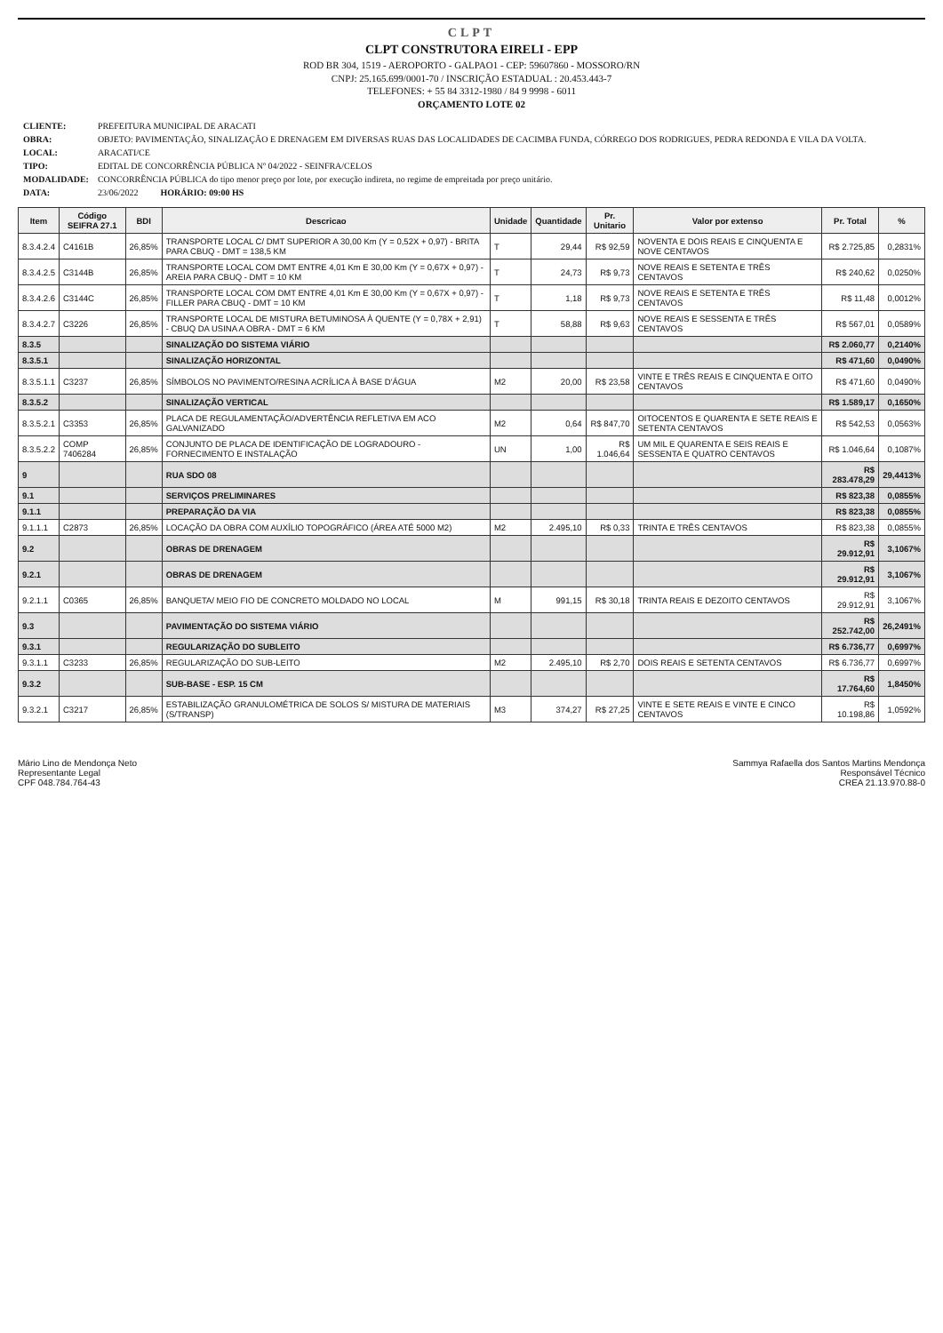CLPT
CLPT CONSTRUTORA EIRELI - EPP
ROD BR 304, 1519 - AEROPORTO - GALPAO1 - CEP: 59607860 - MOSSORO/RN
CNPJ: 25.165.699/0001-70 / INSCRIÇÃO ESTADUAL : 20.453.443-7
TELEFONES: + 55 84 3312-1980 / 84 9 9998 - 6011
ORÇAMENTO LOTE 02
| CLIENTE: | PREFEITURA MUNICIPAL DE ARACATI |
| OBRA: | OBJETO: PAVIMENTAÇÃO, SINALIZAÇÃO E DRENAGEM EM DIVERSAS RUAS DAS LOCALIDADES DE CACIMBA FUNDA, CÓRREGO DOS RODRIGUES, PEDRA REDONDA E VILA DA VOLTA. |
| LOCAL: | ARACATI/CE |
| TIPO: | EDITAL DE CONCORRÊNCIA PÚBLICA Nº 04/2022 - SEINFRA/CELOS |
| MODALIDADE: | CONCORRÊNCIA PÚBLICA do tipo menor preço por lote, por execução indireta, no regime de empreitada por preço unitário. |
| DATA: | 23/06/2022 HORÁRIO: 09:00 HS |
| Item | Código SEIFRA 27.1 | BDI | Descricao | Unidade | Quantidade | Pr. Unitario | Valor por extenso | Pr. Total | % |
| --- | --- | --- | --- | --- | --- | --- | --- | --- | --- |
| 8.3.4.2.4 | C4161B | 26,85% | TRANSPORTE LOCAL C/ DMT SUPERIOR A 30,00 Km (Y = 0,52X + 0,97) - BRITA PARA CBUQ - DMT = 138,5 KM | T | 29,44 | R$ 92,59 | NOVENTA E DOIS REAIS E CINQUENTA E NOVE CENTAVOS | R$ 2.725,85 | 0,2831% |
| 8.3.4.2.5 | C3144B | 26,85% | TRANSPORTE LOCAL COM DMT ENTRE 4,01 Km E 30,00 Km (Y = 0,67X + 0,97) - AREIA PARA CBUQ - DMT = 10 KM | T | 24,73 | R$ 9,73 | NOVE REAIS E SETENTA E TRÊS CENTAVOS | R$ 240,62 | 0,0250% |
| 8.3.4.2.6 | C3144C | 26,85% | TRANSPORTE LOCAL COM DMT ENTRE 4,01 Km E 30,00 Km (Y = 0,67X + 0,97) - FILLER PARA CBUQ - DMT = 10 KM | T | 1,18 | R$ 9,73 | NOVE REAIS E SETENTA E TRÊS CENTAVOS | R$ 11,48 | 0,0012% |
| 8.3.4.2.7 | C3226 | 26,85% | TRANSPORTE LOCAL DE MISTURA BETUMINOSA À QUENTE (Y = 0,78X + 2,91) - CBUQ DA USINA A OBRA - DMT = 6 KM | T | 58,88 | R$ 9,63 | NOVE REAIS E SESSENTA E TRÊS CENTAVOS | R$ 567,01 | 0,0589% |
| 8.3.5 | | | SINALIZAÇÃO DO SISTEMA VIÁRIO | | | | | R$ 2.060,77 | 0,2140% |
| 8.3.5.1 | | | SINALIZAÇÃO HORIZONTAL | | | | | R$ 471,60 | 0,0490% |
| 8.3.5.1.1 | C3237 | 26,85% | SÍMBOLOS NO PAVIMENTO/RESINA ACRÍLICA À BASE D'ÁGUA | M2 | 20,00 | R$ 23,58 | VINTE E TRÊS REAIS E CINQUENTA E OITO CENTAVOS | R$ 471,60 | 0,0490% |
| 8.3.5.2 | | | SINALIZAÇÃO VERTICAL | | | | | R$ 1.589,17 | 0,1650% |
| 8.3.5.2.1 | C3353 | 26,85% | PLACA DE REGULAMENTAÇÃO/ADVERTÊNCIA REFLETIVA EM ACO GALVANIZADO | M2 | 0,64 | R$ 847,70 | OITOCENTOS E QUARENTA E SETE REAIS E SETENTA CENTAVOS | R$ 542,53 | 0,0563% |
| 8.3.5.2.2 | COMP 7406284 | 26,85% | CONJUNTO DE PLACA DE IDENTIFICAÇÃO DE LOGRADOURO - FORNECIMENTO E INSTALAÇÃO | UN | 1,00 | R$ 1.046,64 | UM MIL E QUARENTA E SEIS REAIS E SESSENTA E QUATRO CENTAVOS | R$ 1.046,64 | 0,1087% |
| 9 | | | RUA SDO 08 | | | | | R$ 283.478,29 | 29,4413% |
| 9.1 | | | SERVIÇOS PRELIMINARES | | | | | R$ 823,38 | 0,0855% |
| 9.1.1 | | | PREPARAÇÃO DA VIA | | | | | R$ 823,38 | 0,0855% |
| 9.1.1.1 | C2873 | 26,85% | LOCAÇÃO DA OBRA COM AUXÍLIO TOPOGRÁFICO (ÁREA ATÉ 5000 M2) | M2 | 2.495,10 | R$ 0,33 | TRINTA E TRÊS CENTAVOS | R$ 823,38 | 0,0855% |
| 9.2 | | | OBRAS DE DRENAGEM | | | | | R$ 29.912,91 | 3,1067% |
| 9.2.1 | | | OBRAS DE DRENAGEM | | | | | R$ 29.912,91 | 3,1067% |
| 9.2.1.1 | C0365 | 26,85% | BANQUETA/ MEIO FIO DE CONCRETO MOLDADO NO LOCAL | M | 991,15 | R$ 30,18 | TRINTA REAIS E DEZOITO CENTAVOS | R$ 29.912,91 | 3,1067% |
| 9.3 | | | PAVIMENTAÇÃO DO SISTEMA VIÁRIO | | | | | R$ 252.742,00 | 26,2491% |
| 9.3.1 | | | REGULARIZAÇÃO DO SUBLEITO | | | | | R$ 6.736,77 | 0,6997% |
| 9.3.1.1 | C3233 | 26,85% | REGULARIZAÇÃO DO SUB-LEITO | M2 | 2.495,10 | R$ 2,70 | DOIS REAIS E SETENTA CENTAVOS | R$ 6.736,77 | 0,6997% |
| 9.3.2 | | | SUB-BASE - ESP. 15 CM | | | | | R$ 17.764,60 | 1,8450% |
| 9.3.2.1 | C3217 | 26,85% | ESTABILIZAÇÃO GRANULOMÉTRICA DE SOLOS S/ MISTURA DE MATERIAIS (S/TRANSP) | M3 | 374,27 | R$ 27,25 | VINTE E SETE REAIS E VINTE E CINCO CENTAVOS | R$ 10.198,86 | 1,0592% |
Mário Lino de Mendonça Neto
Representante Legal
CPF 048.784.764-43
Sammya Rafaella dos Santos Martins Mendonça
Responsável Técnico
CREA 21.13.970.88-0